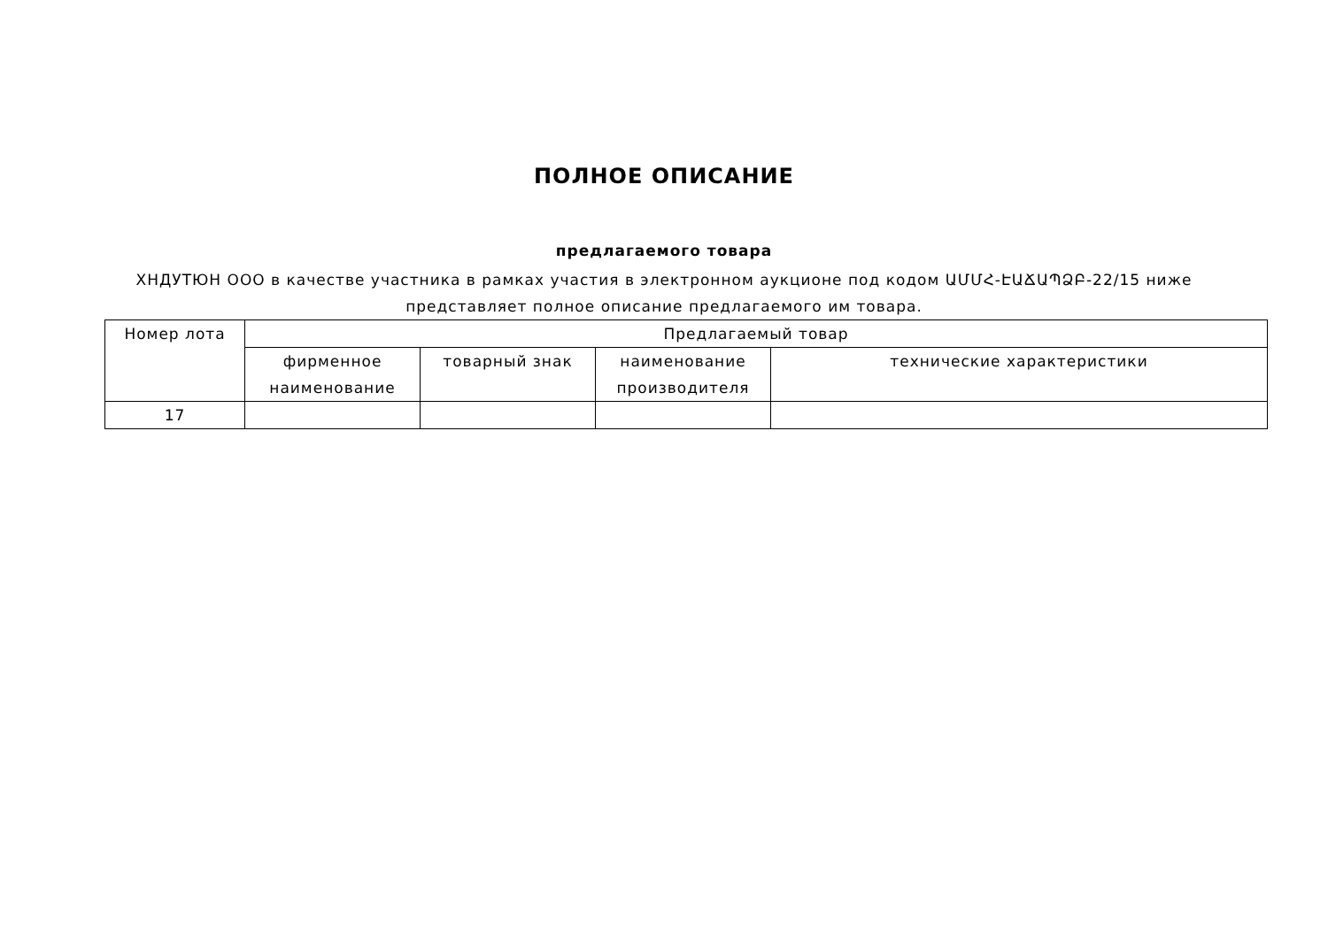ПОЛНОЕ ОПИСАНИЕ
предлагаемого товара
ХНДУТЮН ООО в качестве участника в рамках участия в электронном аукционе под кодом ԱՄՄՀ-ԷԱՃԱՊՁԲ-22/15 ниже представляет полное описание предлагаемого им товара.
| Номер лота | Предлагаемый товар | | | |
| --- | --- | --- | --- | --- |
| | фирменное наименование | товарный знак | наименование производителя | технические характеристики |
| 17 | | | | |